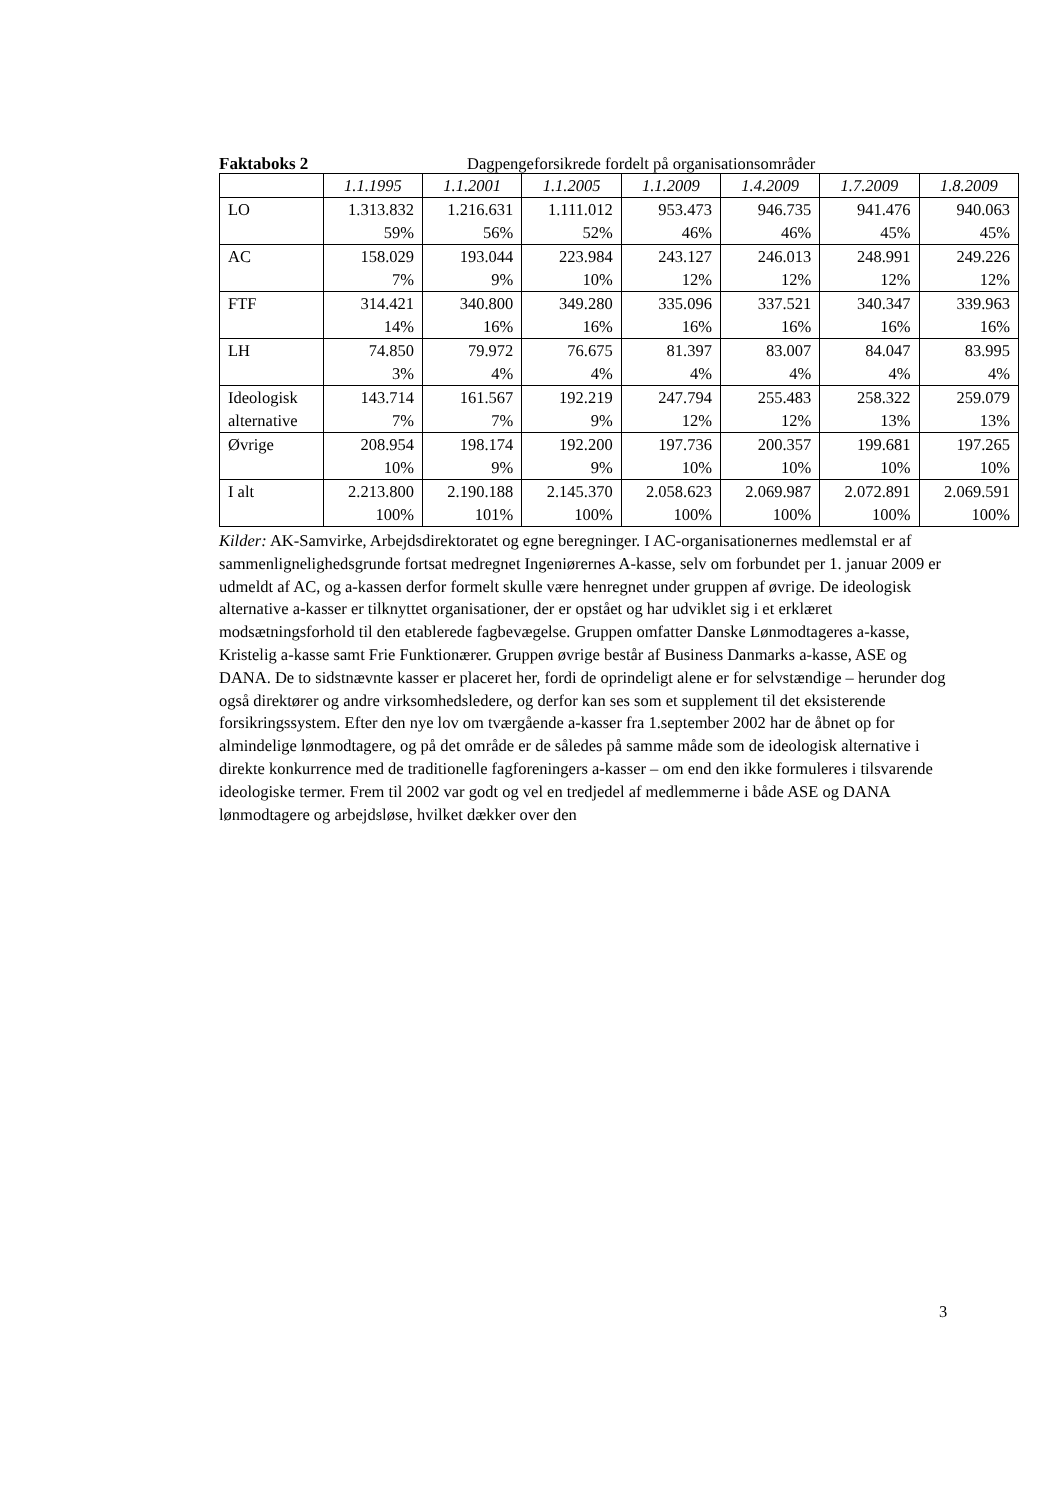Faktaboks 2 Dagpengeforsikrede fordelt på organisationsområder
| | 1.1.1995 | 1.1.2001 | 1.1.2005 | 1.1.2009 | 1.4.2009 | 1.7.2009 | 1.8.2009 |
| --- | --- | --- | --- | --- | --- | --- | --- |
| LO | 1.313.832 59% | 1.216.631 56% | 1.111.012 52% | 953.473 46% | 946.735 46% | 941.476 45% | 940.063 45% |
| AC | 158.029 7% | 193.044 9% | 223.984 10% | 243.127 12% | 246.013 12% | 248.991 12% | 249.226 12% |
| FTF | 314.421 14% | 340.800 16% | 349.280 16% | 335.096 16% | 337.521 16% | 340.347 16% | 339.963 16% |
| LH | 74.850 3% | 79.972 4% | 76.675 4% | 81.397 4% | 83.007 4% | 84.047 4% | 83.995 4% |
| Ideologisk alternative | 143.714 7% | 161.567 7% | 192.219 9% | 247.794 12% | 255.483 12% | 258.322 13% | 259.079 13% |
| Øvrige | 208.954 10% | 198.174 9% | 192.200 9% | 197.736 10% | 200.357 10% | 199.681 10% | 197.265 10% |
| I alt | 2.213.800 100% | 2.190.188 101% | 2.145.370 100% | 2.058.623 100% | 2.069.987 100% | 2.072.891 100% | 2.069.591 100% |
Kilder: AK-Samvirke, Arbejdsdirektoratet og egne beregninger. I AC-organisationernes medlemstal er af sammenlignelighedsgrunde fortsat medregnet Ingeniørernes A-kasse, selv om forbundet per 1. januar 2009 er udmeldt af AC, og a-kassen derfor formelt skulle være henregnet under gruppen af øvrige. De ideologisk alternative a-kasser er tilknyttet organisationer, der er opstået og har udviklet sig i et erklæret modsætningsforhold til den etablerede fagbevægelse. Gruppen omfatter Danske Lønmodtageres a-kasse, Kristelig a-kasse samt Frie Funktionærer. Gruppen øvrige består af Business Danmarks a-kasse, ASE og DANA. De to sidstnævnte kasser er placeret her, fordi de oprindeligt alene er for selvstændige – herunder dog også direktører og andre virksomhedsledere, og derfor kan ses som et supplement til det eksisterende forsikringssystem. Efter den nye lov om tværgående a-kasser fra 1.september 2002 har de åbnet op for almindelige lønmodtagere, og på det område er de således på samme måde som de ideologisk alternative i direkte konkurrence med de traditionelle fagforeningers a-kasser – om end den ikke formuleres i tilsvarende ideologiske termer. Frem til 2002 var godt og vel en tredjedel af medlemmerne i både ASE og DANA lønmodtagere og arbejdsløse, hvilket dækker over den
3